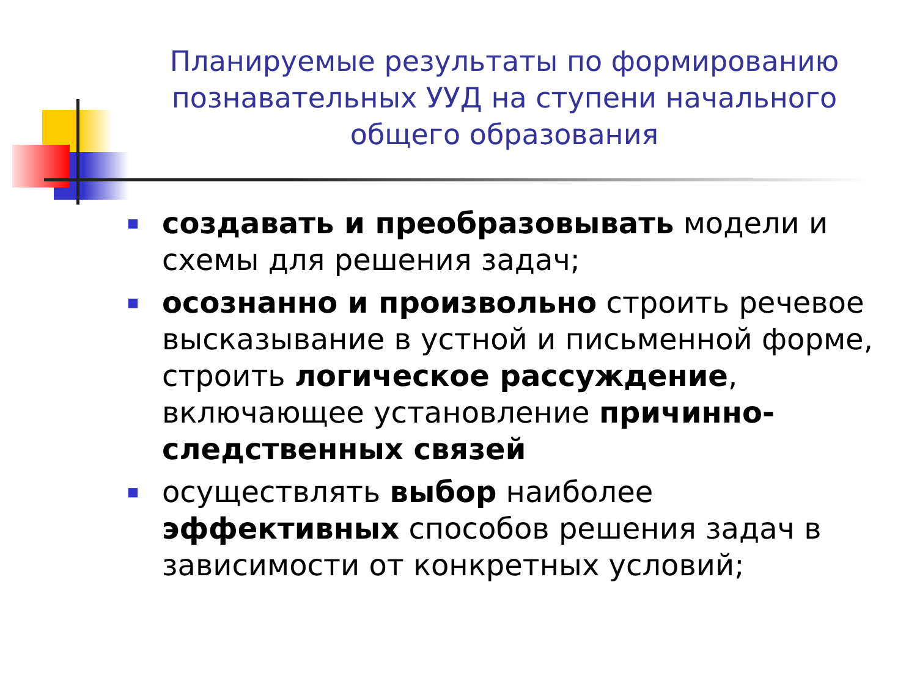Планируемые результаты по формированию познавательных УУД на ступени начального общего образования
■ создавать и преобразовывать модели и схемы для решения задач;
■ осознанно и произвольно строить речевое высказывание в устной и письменной форме, строить логическое рассуждение, включающее установление причинно-следственных связей
■ осуществлять выбор наиболее эффективных способов решения задач в зависимости от конкретных условий;